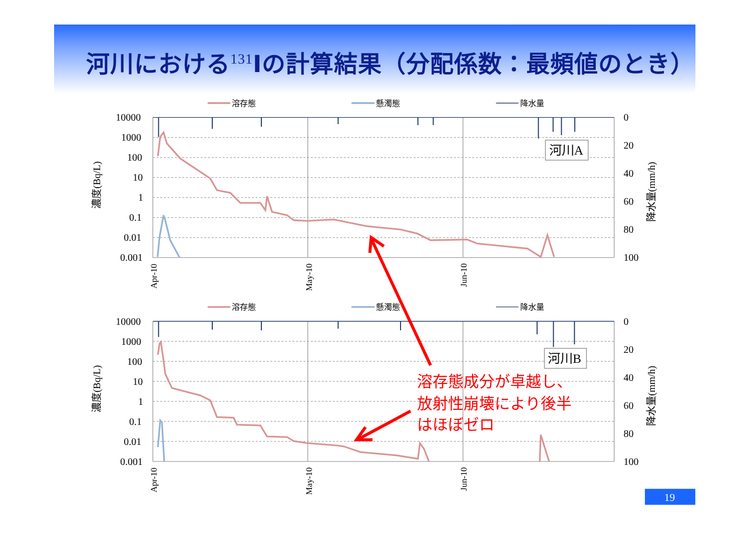河川における<sup>131</sup>Iの計算結果（分配係数：最頻値のとき）
溶存態
懸濁態
降水量
10000
1000
100
10
1
0.1
0.01
0.001
0
20
40
60
80
100
Apr-10
May-10
Jun-10
濃度(Bq/L)
降水量(mm/h)
河川A
溶存態
懸濁態
降水量
10000
1000
100
10
1
0.1
0.01
0.001
0
20
40
60
80
100
Apr-10
May-10
Jun-10
濃度(Bq/L)
降水量(mm/h)
河川B
溶存態成分が卓越し、
放射性崩壊により後半
はほぼゼロ
19